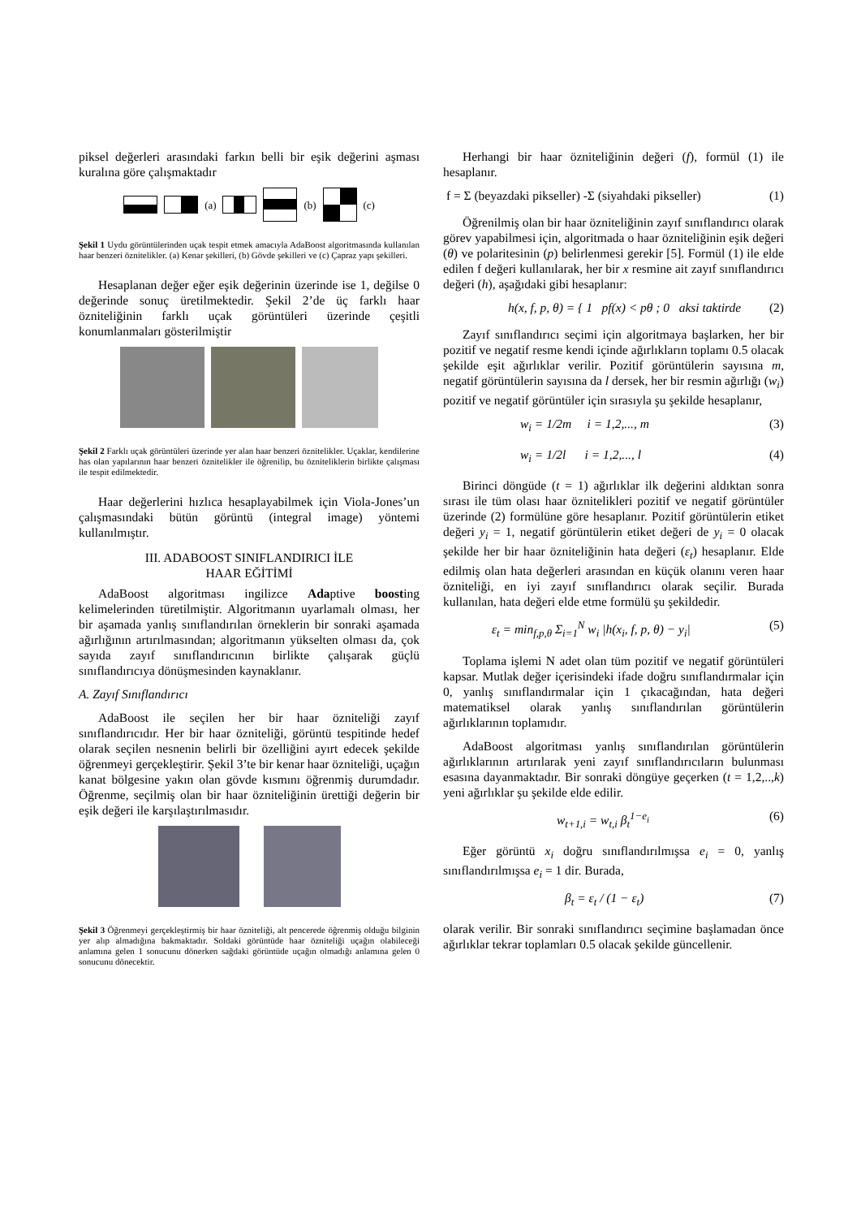piksel değerleri arasındaki farkın belli bir eşik değerini aşması kuralına göre çalışmaktadır
(a) (b) (c)
Şekil 1 Uydu görüntülerinden uçak tespit etmek amacıyla AdaBoost algoritmasında kullanılan haar benzeri öznitelikler. (a) Kenar şekilleri, (b) Gövde şekilleri ve (c) Çapraz yapı şekilleri.
Hesaplanan değer eğer eşik değerinin üzerinde ise 1, değilse 0 değerinde sonuç üretilmektedir. Şekil 2’de üç farklı haar özniteliğinin farklı uçak görüntüleri üzerinde çeşitli konumlanmaları gösterilmiştir
Şekil 2 Farklı uçak görüntüleri üzerinde yer alan haar benzeri öznitelikler. Uçaklar, kendilerine has olan yapılarının haar benzeri öznitelikler ile öğrenilip, bu özniteliklerin birlikte çalışması ile tespit edilmektedir.
Haar değerlerini hızlıca hesaplayabilmek için Viola-Jones’un çalışmasındaki bütün görüntü (integral image) yöntemi kullanılmıştır.
III. ADABOOST SINIFLANDIRICI İLE
HAAR EĞİTİMİ
AdaBoost algoritması ingilizce Adaptive boosting kelimelerinden türetilmiştir. Algoritmanın uyarlamalı olması, her bir aşamada yanlış sınıflandırılan örneklerin bir sonraki aşamada ağırlığının artırılmasından; algoritmanın yükselten olması da, çok sayıda zayıf sınıflandırıcının birlikte çalışarak güçlü sınıflandırıcıya dönüşmesinden kaynaklanır.
A. Zayıf Sınıflandırıcı
AdaBoost ile seçilen her bir haar özniteliği zayıf sınıflandırıcıdır. Her bir haar özniteliği, görüntü tespitinde hedef olarak seçilen nesnenin belirli bir özelliğini ayırt edecek şekilde öğrenmeyi gerçekleştirir. Şekil 3’te bir kenar haar özniteliği, uçağın kanat bölgesine yakın olan gövde kısmını öğrenmiş durumdadır. Öğrenme, seçilmiş olan bir haar özniteliğinin ürettiği değerin bir eşik değeri ile karşılaştırılmasıdır.
Şekil 3 Öğrenmeyi gerçekleştirmiş bir haar özniteliği, alt pencerede öğrenmiş olduğu bilginin yer alıp almadığına bakmaktadır. Soldaki görüntüde haar özniteliği uçağın olabileceği anlamına gelen 1 sonucunu dönerken sağdaki görüntüde uçağın olmadığı anlamına gelen 0 sonucunu dönecektir.
Herhangi bir haar özniteliğinin değeri (f), formül (1) ile hesaplanır.
f = Σ (beyazdaki pikseller) -Σ (siyahdaki pikseller) (1)
Öğrenilmiş olan bir haar özniteliğinin zayıf sınıflandırıcı olarak görev yapabilmesi için, algoritmada o haar özniteliğinin eşik değeri (θ) ve polaritesinin (p) belirlenmesi gerekir [5]. Formül (1) ile elde edilen f değeri kullanılarak, her bir x resmine ait zayıf sınıflandırıcı değeri (h), aşağıdaki gibi hesaplanır:
h(x, f, p, θ) = { 1 pf(x) < pθ ; 0 aksi taktirde (2)
Zayıf sınıflandırıcı seçimi için algoritmaya başlarken, her bir pozitif ve negatif resme kendi içinde ağırlıkların toplamı 0.5 olacak şekilde eşit ağırlıklar verilir. Pozitif görüntülerin sayısına m, negatif görüntülerin sayısına da l dersek, her bir resmin ağırlığı (w<sub>i</sub>) pozitif ve negatif görüntüler için sırasıyla şu şekilde hesaplanır,
w<sub>i</sub> = 1/2m i = 1,2,..., m (3)
w<sub>i</sub> = 1/2l i = 1,2,..., l (4)
Birinci döngüde (t = 1) ağırlıklar ilk değerini aldıktan sonra sırası ile tüm olası haar öznitelikleri pozitif ve negatif görüntüler üzerinde (2) formülüne göre hesaplanır. Pozitif görüntülerin etiket değeri y<sub>i</sub> = 1, negatif görüntülerin etiket değeri de y<sub>i</sub> = 0 olacak şekilde her bir haar özniteliğinin hata değeri (ε<sub>t</sub>) hesaplanır. Elde edilmiş olan hata değerleri arasından en küçük olanını veren haar özniteliği, en iyi zayıf sınıflandırıcı olarak seçilir. Burada kullanılan, hata değeri elde etme formülü şu şekildedir.
ε<sub>t</sub> = min<sub>f,p,θ</sub> Σ<sub>i=1</sub><sup>N</sup> w<sub>i</sub> |h(x<sub>i</sub>, f, p, θ) − y<sub>i</sub>| (5)
Toplama işlemi N adet olan tüm pozitif ve negatif görüntüleri kapsar. Mutlak değer içerisindeki ifade doğru sınıflandırmalar için 0, yanlış sınıflandırmalar için 1 çıkacağından, hata değeri matematiksel olarak yanlış sınıflandırılan görüntülerin ağırlıklarının toplamıdır.
AdaBoost algoritması yanlış sınıflandırılan görüntülerin ağırlıklarının artırılarak yeni zayıf sınıflandırıcıların bulunması esasına dayanmaktadır. Bir sonraki döngüye geçerken (t = 1,2,..,k) yeni ağırlıklar şu şekilde elde edilir.
w<sub>t+1,i</sub> = w<sub>t,i</sub> β<sub>t</sub><sup>1−e<sub>i</sub></sup> (6)
Eğer görüntü x<sub>i</sub> doğru sınıflandırılmışsa e<sub>i</sub> = 0, yanlış sınıflandırılmışsa e<sub>i</sub> = 1 dir. Burada,
β<sub>t</sub> = ε<sub>t</sub> / (1 − ε<sub>t</sub>) (7)
olarak verilir. Bir sonraki sınıflandırıcı seçimine başlamadan önce ağırlıklar tekrar toplamları 0.5 olacak şekilde güncellenir.